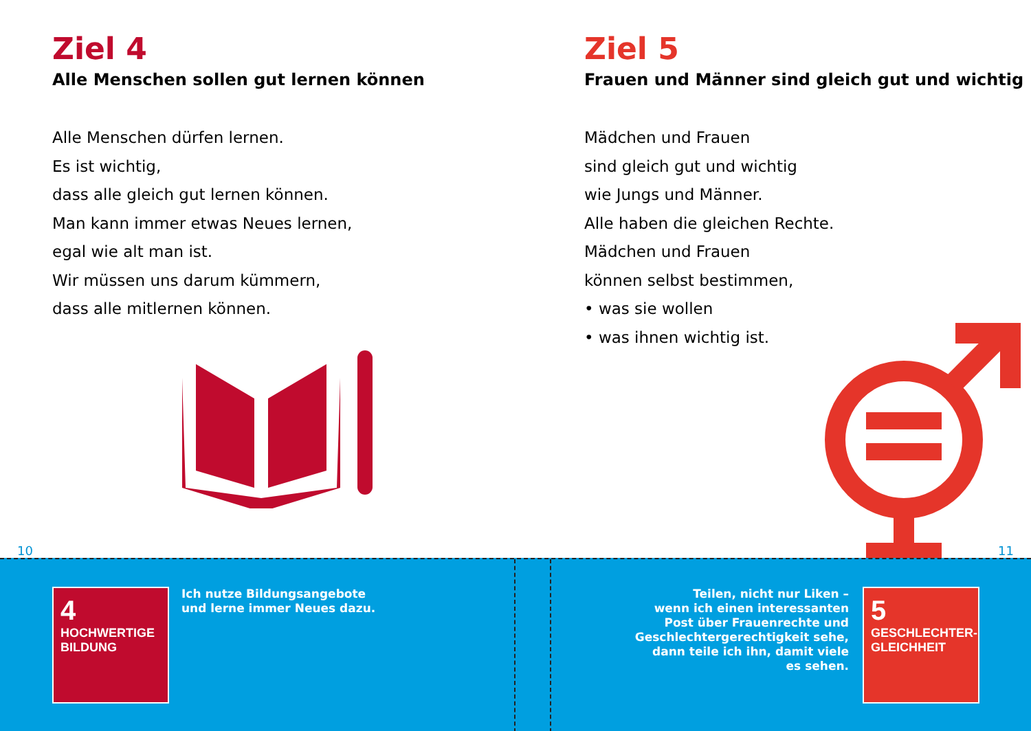Ziel 4
Alle Menschen sollen gut lernen können
Alle Menschen dürfen lernen.
Es ist wichtig,
dass alle gleich gut lernen können.
Man kann immer etwas Neues lernen,
egal wie alt man ist.
Wir müssen uns darum kümmern,
dass alle mitlernen können.
10
Ziel 5
Frauen und Männer sind gleich gut und wichtig
Mädchen und Frauen
sind gleich gut und wichtig
wie Jungs und Männer.
Alle haben die gleichen Rechte.
Mädchen und Frauen
können selbst bestimmen,
• was sie wollen
• was ihnen wichtig ist.
11
4 HOCHWERTIGE
BILDUNG
Ich nutze Bildungsangebote
und lerne immer Neues dazu.
Teilen, nicht nur Liken –
wenn ich einen interessanten
Post über Frauenrechte und
Geschlechtergerechtigkeit sehe,
dann teile ich ihn, damit viele
es sehen.
5 GESCHLECHTER-
GLEICHHEIT